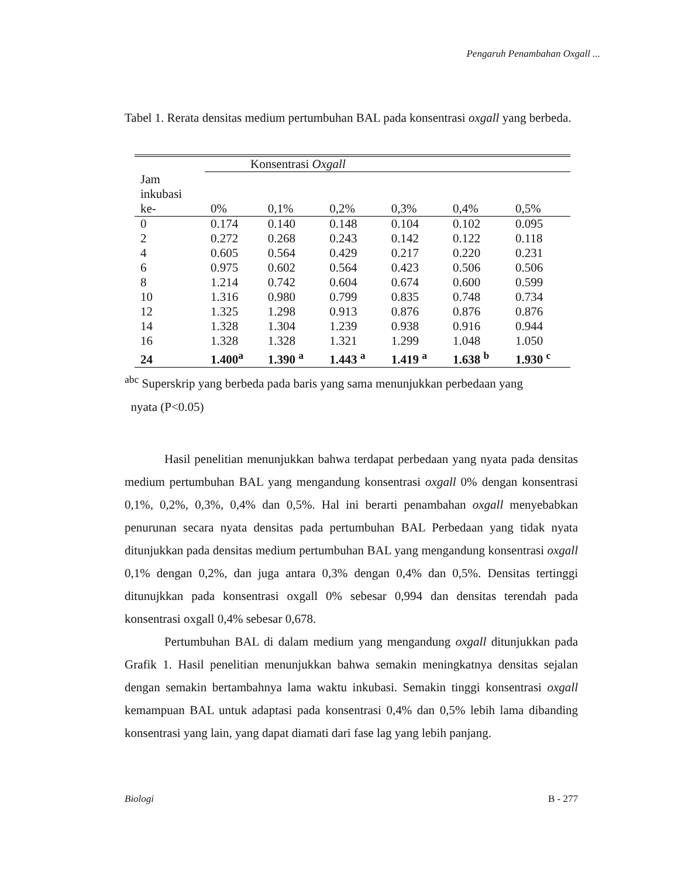Pengaruh Penambahan Oxgall ...
Tabel 1. Rerata densitas medium pertumbuhan BAL pada konsentrasi oxgall yang berbeda.
| Jam inkubasi | Konsentrasi Oxgall | | | | | |
| --- | --- | --- | --- | --- | --- | --- |
| ke- | 0% | 0,1% | 0,2% | 0,3% | 0,4% | 0,5% |
| 0 | 0.174 | 0.140 | 0.148 | 0.104 | 0.102 | 0.095 |
| 2 | 0.272 | 0.268 | 0.243 | 0.142 | 0.122 | 0.118 |
| 4 | 0.605 | 0.564 | 0.429 | 0.217 | 0.220 | 0.231 |
| 6 | 0.975 | 0.602 | 0.564 | 0.423 | 0.506 | 0.506 |
| 8 | 1.214 | 0.742 | 0.604 | 0.674 | 0.600 | 0.599 |
| 10 | 1.316 | 0.980 | 0.799 | 0.835 | 0.748 | 0.734 |
| 12 | 1.325 | 1.298 | 0.913 | 0.876 | 0.876 | 0.876 |
| 14 | 1.328 | 1.304 | 1.239 | 0.938 | 0.916 | 0.944 |
| 16 | 1.328 | 1.328 | 1.321 | 1.299 | 1.048 | 1.050 |
| 24 | 1.400<sup>a</sup> | 1.390 <sup>a</sup> | 1.443 <sup>a</sup> | 1.419 <sup>a</sup> | 1.638 <sup>b</sup> | 1.930 <sup>c</sup> |
<sup>abc</sup> Superskrip yang berbeda pada baris yang sama menunjukkan perbedaan yang
nyata (P<0.05)
Hasil penelitian menunjukkan bahwa terdapat perbedaan yang nyata pada densitas medium pertumbuhan BAL yang mengandung konsentrasi oxgall 0% dengan konsentrasi 0,1%, 0,2%, 0,3%, 0,4% dan 0,5%. Hal ini berarti penambahan oxgall menyebabkan penurunan secara nyata densitas pada pertumbuhan BAL Perbedaan yang tidak nyata ditunjukkan pada densitas medium pertumbuhan BAL yang mengandung konsentrasi oxgall 0,1% dengan 0,2%, dan juga antara 0,3% dengan 0,4% dan 0,5%. Densitas tertinggi ditunujkkan pada konsentrasi oxgall 0% sebesar 0,994 dan densitas terendah pada konsentrasi oxgall 0,4% sebesar 0,678.
Pertumbuhan BAL di dalam medium yang mengandung oxgall ditunjukkan pada Grafik 1. Hasil penelitian menunjukkan bahwa semakin meningkatnya densitas sejalan dengan semakin bertambahnya lama waktu inkubasi. Semakin tinggi konsentrasi oxgall kemampuan BAL untuk adaptasi pada konsentrasi 0,4% dan 0,5% lebih lama dibanding konsentrasi yang lain, yang dapat diamati dari fase lag yang lebih panjang.
Biologi B - 277